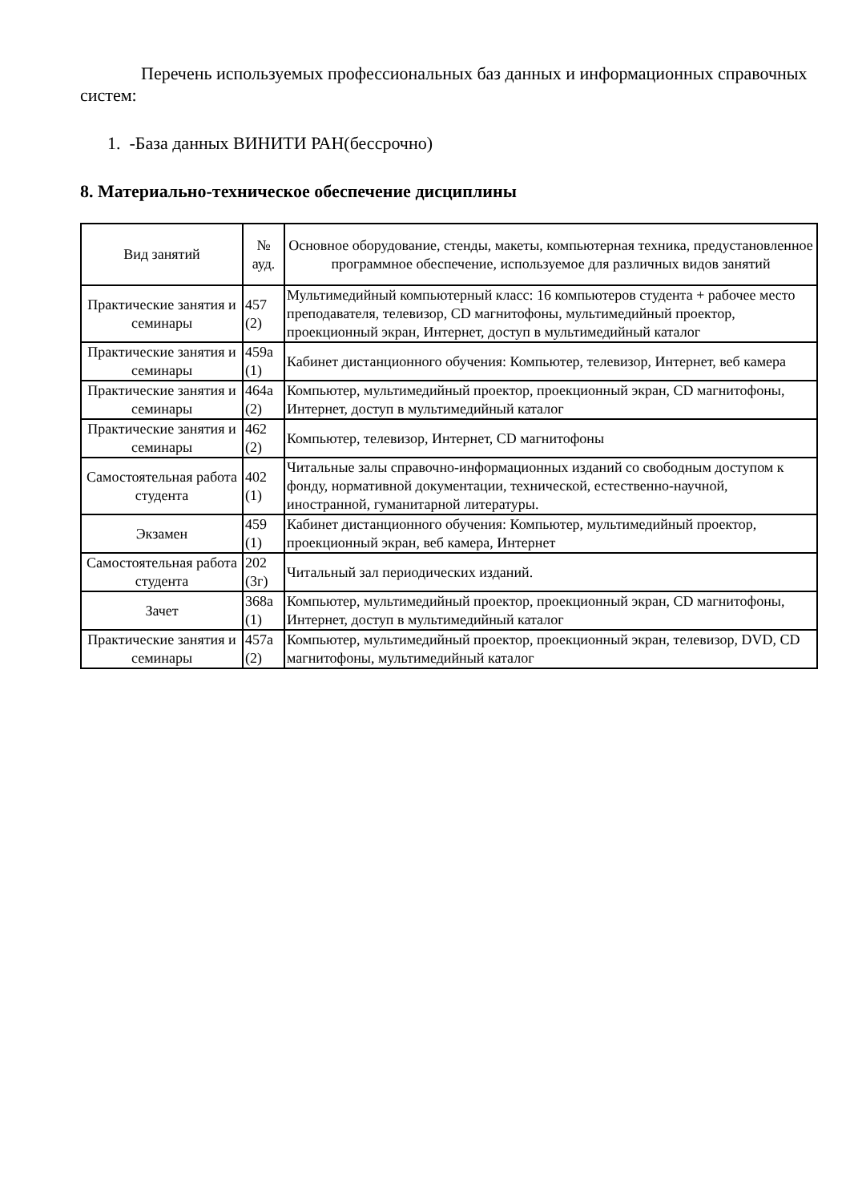Перечень используемых профессиональных баз данных и информационных справочных систем:
1. -База данных ВИНИТИ РАН(бессрочно)
8. Материально-техническое обеспечение дисциплины
| Вид занятий | № ауд. | Основное оборудование, стенды, макеты, компьютерная техника, предустановленное программное обеспечение, используемое для различных видов занятий |
| --- | --- | --- |
| Практические занятия и семинары | 457 (2) | Мультимедийный компьютерный класс: 16 компьютеров студента + рабочее место преподавателя, телевизор, CD магнитофоны, мультимедийный проектор, проекционный экран, Интернет, доступ в мультимедийный каталог |
| Практические занятия и семинары | 459а (1) | Кабинет дистанционного обучения: Компьютер, телевизор, Интернет, веб камера |
| Практические занятия и семинары | 464а (2) | Компьютер, мультимедийный проектор, проекционный экран, CD магнитофоны, Интернет, доступ в мультимедийный каталог |
| Практические занятия и семинары | 462 (2) | Компьютер, телевизор, Интернет, CD магнитофоны |
| Самостоятельная работа студента | 402 (1) | Читальные залы справочно-информационных изданий со свободным доступом к фонду, нормативной документации, технической, естественно-научной, иностранной, гуманитарной литературы. |
| Экзамен | 459 (1) | Кабинет дистанционного обучения: Компьютер, мультимедийный проектор, проекционный экран, веб камера, Интернет |
| Самостоятельная работа студента | 202 (3г) | Читальный зал периодических изданий. |
| Зачет | 368а (1) | Компьютер, мультимедийный проектор, проекционный экран, CD магнитофоны, Интернет, доступ в мультимедийный каталог |
| Практические занятия и семинары | 457а (2) | Компьютер, мультимедийный проектор, проекционный экран, телевизор, DVD, CD магнитофоны, мультимедийный каталог |